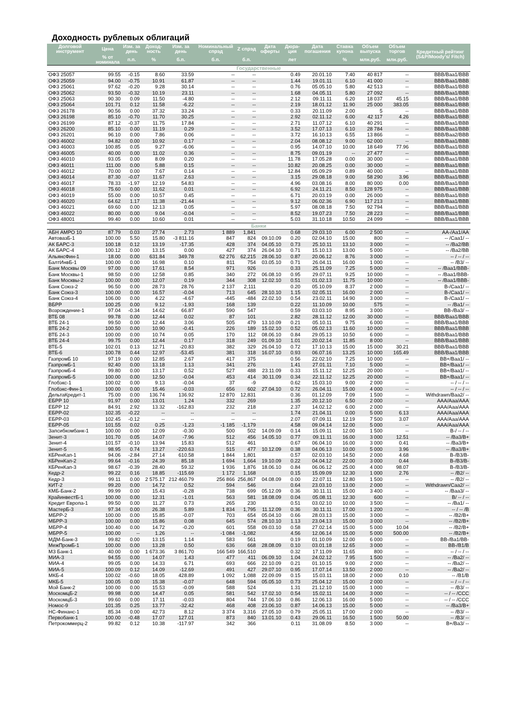Доходность рублевых облигаций
| Долговой инструмент | Цена | Изм. за день | Доход-ность | Изм. за день | Номинальный спрэд | Z спрэд | Дата оферты | Дюра-ция | Дата погашения | Ставка купона | Объем выпуска | Объем торгов | Кредитный рейтинг (S&P/Moody's/ Fitch) |
| --- | --- | --- | --- | --- | --- | --- | --- | --- | --- | --- | --- | --- | --- |
| | % от номинала | п.п. | % | б.п. | б.п. | б.п. | | лет | | % | млн.руб. | млн.руб. | |
| Государственные | | | | | | | | | | | | | |
| ОФЗ 25057 | 99.55 | -0.15 | 8.60 | 33.59 | -- | -- | | 0.49 | 20.01.10 | 7.40 | 40 817 | -- | BBB/Baa1/BBB |
| ОФЗ 25059 | 94.00 | -0.75 | 10.91 | 61.87 | -- | -- | | 1.44 | 19.01.11 | 6.10 | 41 000 | -- | BBB/Baa1/BBB |
| ОФЗ 25061 | 97.62 | -0.20 | 9.28 | 30.14 | -- | -- | | 0.76 | 05.05.10 | 5.80 | 42 513 | -- | BBB/Baa1/BBB |
| ОФЗ 25062 | 93.50 | -0.32 | 10.19 | 23.11 | -- | -- | | 1.68 | 04.05.11 | 5.80 | 27 092 | -- | BBB/Baa1/BBB |
| ОФЗ 25063 | 90.30 | 0.09 | 11.50 | -4.80 | -- | -- | | 2.12 | 09.11.11 | 6.20 | 18 037 | 45.15 | BBB/Baa1/BBB |
| ОФЗ 25064 | 101.71 | 0.12 | 11.58 | -6.22 | -- | -- | | 2.19 | 18.01.12 | 11.90 | 25 000 | 383.05 | BBB/Baa1/BBB |
| ОФЗ 26178 | 90.56 | 0.00 | 37.32 | 33.24 | -- | -- | | 0.33 | 20.11.09 | 2.00 | 5 | -- | BBB/Baa1/BBB |
| ОФЗ 26198 | 85.10 | -0.70 | 11.70 | 30.25 | -- | -- | | 2.92 | 02.11.12 | 6.00 | 42 117 | 4.26 | BBB/Baa1/BBB |
| ОФЗ 26199 | 87.12 | -0.37 | 11.75 | 17.84 | -- | -- | | 2.71 | 11.07.12 | 6.10 | 40 291 | -- | BBB/Baa1/BBB |
| ОФЗ 26200 | 85.10 | 0.00 | 11.19 | 0.29 | -- | -- | | 3.52 | 17.07.13 | 6.10 | 28 784 | -- | BBB/Baa1/BBB |
| ОФЗ 26201 | 96.10 | 0.00 | 7.86 | 0.06 | -- | -- | | 3.72 | 16.10.13 | 6.55 | 13 866 | -- | BBB/Baa2/BBB |
| ОФЗ 46002 | 94.82 | 0.00 | 10.92 | 0.17 | -- | -- | | 2.04 | 08.08.12 | 9.00 | 62 000 | -- | BBB/Baa1/BBB |
| ОФЗ 46003 | 100.85 | 0.05 | 9.27 | -6.06 | -- | -- | | 0.95 | 14.07.10 | 10.00 | 18 649 | 77.96 | BBB/Baa1/BBB |
| ОФЗ 46005 | 40.00 | 0.00 | 11.02 | 0.36 | -- | -- | | 8.75 | 09.01.19 | -- | 27 477 | -- | BBB/Baa1/BBB |
| ОФЗ 46010 | 93.05 | 0.00 | 8.09 | 0.20 | -- | -- | | 11.78 | 17.05.28 | 0.00 | 30 000 | -- | BBB/Baa1/BBB |
| ОФЗ 46011 | 111.00 | 0.00 | 5.88 | 0.15 | -- | -- | | 10.82 | 20.08.25 | 0.00 | 30 000 | -- | BBB/Baa1/BBB |
| ОФЗ 46012 | 70.00 | 0.00 | 7.67 | 0.14 | -- | -- | | 12.84 | 05.09.29 | 0.89 | 40 000 | -- | BBB/Baa1/BBB |
| ОФЗ 46014 | 87.30 | -0.07 | 11.67 | 2.63 | -- | -- | | 3.15 | 29.08.18 | 9.00 | 58 290 | 3.96 | BBB/Baa1/BBB |
| ОФЗ 46017 | 78.33 | -1.97 | 12.19 | 54.83 | -- | -- | | 4.96 | 03.08.16 | 8.00 | 80 000 | 0.00 | BBB/Baa1/BBB |
| ОФЗ 46018 | 75.60 | 0.00 | 11.62 | 0.01 | -- | -- | | 6.92 | 24.11.21 | 8.50 | 128 975 | -- | BBB/Baa1/BBB |
| ОФЗ 46019 | 55.00 | 0.00 | 10.57 | 0.45 | -- | -- | | 6.71 | 20.03.19 | 0.00 | 26 000 | -- | BBB/Baa1/BBB |
| ОФЗ 46020 | 64.62 | 1.17 | 11.38 | -21.44 | -- | -- | | 9.12 | 06.02.36 | 6.90 | 117 213 | -- | BBB/Baa1/BBB |
| ОФЗ 46021 | 69.60 | 0.00 | 12.13 | 0.05 | -- | -- | | 5.97 | 08.08.18 | 7.50 | 92 794 | -- | BBB/Baa1/BBB |
| ОФЗ 46022 | 80.00 | 0.00 | 9.04 | -0.04 | -- | -- | | 8.52 | 19.07.23 | 7.50 | 28 223 | -- | BBB/Baa1/BBB |
| ОФЗ 48001 | 99.40 | 0.00 | 10.60 | 0.01 | -- | -- | | 5.03 | 31.10.18 | 10.50 | 24 099 | -- | BBB/Baa1/BBB |
| Банки | | | | | | | | | | | | | |
| АБН АМРО 10 | 87.79 | 0.03 | 27.74 | 2.73 | 1 889 | 1,841 | | 0.68 | 29.03.10 | 6.00 | 2 500 | -- | AA-/Aa1/AA |
| АвтовазБ-1 | 100.00 | 5.50 | 15.80 | -3 811.16 | 847 | 824 | 09.10.09 | 0.20 | 02.04.10 | 15.00 | 800 | -- | -- /Caa1/ -- |
| АК БАРС-3 | 100.18 | 0.12 | 13.19 | -17.35 | 428 | 374 | 04.05.10 | 0.73 | 25.10.11 | 13.10 | 3 000 | -- | -- /Ba2/BB |
| АК БАРС-4 | 100.12 | 0.00 | 13.15 | 0.00 | 427 | 374 | 26.04.10 | 0.71 | 15.10.13 | 13.00 | 5 000 | -- | -- /Ba2/BB |
| АльянсФин-1 | 18.00 | 0.00 | 631.84 | 349.78 | 62 276 | 62,215 | 28.06.10 | 0.87 | 20.06.12 | 8.76 | 3 000 | -- | -- / -- / -- |
| БалтИнвБ-1 | 100.00 | 0.00 | 16.98 | 0.10 | 811 | 754 | 03.05.10 | 0.71 | 26.04.11 | 16.00 | 1 000 | -- | -- /B3/ -- |
| Банк Москвы 09 | 97.00 | 0.00 | 17.61 | 8.54 | 971 | 926 | | 0.33 | 25.11.09 | 7.25 | 5 000 | -- | -- /Baa1/BBB- |
| Банк Москвы-1 | 98.50 | 0.00 | 12.58 | 0.85 | 340 | 272 | 06.08.10 | 0.95 | 29.07.11 | 9.25 | 10 000 | -- | -- /Baa1/BBB- |
| Банк Москвы-2 | 100.00 | 0.00 | 12.07 | 0.19 | 344 | 308 | 12.02.10 | 0.51 | 01.02.13 | 11.75 | 10 000 | -- | -- /Baa1/BBB- |
| Банк Союз-2 | 96.50 | 0.00 | 28.73 | 28.76 | 2 137 | 2,111 | | 0.20 | 05.10.09 | 8.37 | 2 000 | -- | B-/Caa1/ -- |
| Банк Союз-3 | 100.00 | 0.00 | 16.57 | -0.04 | 713 | 645 | 28.10.10 | 1.15 | 02.05.11 | 16.00 | 2 000 | -- | B-/Caa1/ -- |
| Банк Союз-4 | 106.00 | 0.00 | 4.22 | -4.67 | -445 | -484 | 22.02.10 | 0.54 | 23.02.11 | 14.90 | 3 000 | -- | B-/Caa1/ -- |
| ВБРР | 100.25 | 0.00 | 9.12 | -1.93 | 168 | 139 | | 0.22 | 11.10.09 | 10.00 | 575 | -- | -- /Ba1/ -- |
| Возрождение-1 | 97.04 | -0.34 | 14.62 | 66.87 | 590 | 547 | | 0.59 | 03.03.10 | 8.95 | 3 000 | -- | BB-/Ba3/ -- |
| ВТБ 08 | 99.78 | 0.00 | 12.44 | 0.02 | 87 | 101 | | 2.82 | 28.11.12 | 12.00 | 30 000 | -- | BBB/Baa1/BBB |
| ВТБ 24-1 | 99.50 | 0.00 | 12.44 | 3.06 | 505 | 479 | 13.10.09 | 0.21 | 05.10.11 | 9.75 | 6 000 | -- | BBB/Baa1/BBB |
| ВТБ 24-2 | 100.50 | 0.00 | 10.90 | -0.41 | 226 | 189 | 15.02.10 | 0.52 | 05.02.13 | 11.60 | 10 000 | -- | BBB/Baa1/BBB |
| ВТБ 24-3 | 100.00 | 0.00 | 10.74 | 0.05 | 170 | 112 | 08.06.10 | 0.84 | 29.05.13 | 10.50 | 6 000 | -- | BBB/Baa1/BBB |
| ВТБ 24-4 | 99.75 | 0.00 | 12.44 | 0.17 | 318 | 249 | 01.09.10 | 1.01 | 20.02.14 | 11.85 | 8 000 | -- | BBB/Baa1/BBB |
| ВТБ-5 | 102.01 | 0.13 | 12.71 | -20.83 | 382 | 329 | 26.04.10 | 0.72 | 17.10.13 | 15.00 | 15 000 | 30.21 | BBB/Baa1/BBB |
| ВТБ-6 | 100.78 | 0.44 | 12.97 | -53.45 | 381 | 318 | 16.07.10 | 0.93 | 06.07.16 | 13.25 | 10 000 | 165.49 | BBB/Baa1/BBB |
| ГазпромБ 10 | 97.19 | 0.00 | 12.85 | 2.67 | 417 | 375 | | 0.56 | 22.02.10 | 7.25 | 10 000 | -- | BB+/Baa1/ -- |
| ГазпромБ-1 | 92.40 | 0.00 | 13.18 | 1.13 | 341 | 276 | | 1.41 | 27.01.11 | 7.10 | 5 000 | -- | BB+/Baa1/ -- |
| ГазпромБ-4 | 99.80 | 0.00 | 13.17 | 0.52 | 527 | 488 | 23.11.09 | 0.33 | 15.11.12 | 12.25 | 20 000 | -- | BB+/Baa1/ -- |
| ГазпромБ-5 | 100.00 | 0.00 | 12.50 | -0.04 | 453 | 414 | 30.11.09 | 0.34 | 22.11.12 | 12.25 | 20 000 | -- | BB+/Baa1/ -- |
| Глобэкс-1 | 100.02 | 0.00 | 9.13 | -0.04 | 37 | -9 | | 0.62 | 15.03.10 | 9.00 | 2 000 | -- | -- / -- / -- |
| Глобэкс-Фин-1 | 100.00 | 0.00 | 15.46 | -0.03 | 656 | 602 | 27.04.10 | 0.72 | 26.04.11 | 15.00 | 4 000 | -- | -- / -- / -- |
| ДельтаКредит-1 | 75.00 | 0.00 | 136.74 | 136.92 | 12 870 | 12,831 | | 0.36 | 01.12.09 | 7.09 | 1 500 | -- | Withdrawn/Baa2/ -- |
| ЕБРР 10 | 91.97 | 0.00 | 13.01 | 1.24 | 332 | 269 | | 1.35 | 20.12.10 | 6.50 | 2 000 | -- | AAA/Aaa/AAA |
| ЕБРР 12 | 84.91 | 2.92 | 13.32 | -162.83 | 232 | 218 | | 2.37 | 14.02.12 | 6.00 | 2 000 | -- | AAA/Aaa/AAA |
| ЕБРР-02 | 102.35 | -0.22 | -- | -- | -- | -- | | 1.74 | 21.04.11 | 0.00 | 5 000 | 6.13 | AAA/Aaa/AAA |
| ЕБРР-03 | 102.45 | -0.12 | -- | -- | -- | -- | | 2.07 | 07.09.11 | 12.19 | 7 500 | 3.07 | AAA/Aaa/AAA |
| ЕБРР-05 | 101.55 | 0.02 | 0.25 | -1.23 | -1 185 | -1,179 | | 4.58 | 09.04.14 | 12.00 | 5 000 | -- | AAA/Aaa/AAA |
| Запсибкомбанк-1 | 100.00 | 0.00 | 12.09 | -0.30 | 500 | 502 | 14.09.09 | 0.14 | 15.09.11 | 12.00 | 1 500 | -- | B-/ -- / -- |
| Зенит-3 | 101.70 | 0.05 | 14.07 | -7.96 | 512 | 456 | 14.05.10 | 0.77 | 09.11.11 | 16.00 | 3 000 | 12.51 | -- /Ba3/B+ |
| Зенит-4 | 101.57 | -0.10 | 13.94 | 15.83 | 512 | 461 | | 0.67 | 06.04.10 | 16.00 | 3 000 | 0.41 | -- /Ba3/B+ |
| Зенит-5 | 98.95 | 0.74 | 13.27 | -220.63 | 515 | 477 | 10.12.09 | 0.38 | 04.06.13 | 10.00 | 5 000 | 3.96 | -- /Ba3/B+ |
| КБРенКап-1 | 94.06 | -2.84 | 27.14 | 610.58 | 1 844 | 1,801 | | 0.57 | 02.03.10 | 14.50 | 2 000 | 4.68 | B-/B3/B- |
| КБРенКап-2 | 99.64 | -0.16 | 24.39 | 85.18 | 1 694 | 1,664 | 19.10.09 | 0.22 | 04.04.12 | 22.00 | 3 000 | 0.44 | B-/B3/B- |
| КБРенКап-3 | 98.67 | -0.39 | 28.40 | 59.32 | 1 936 | 1,876 | 18.06.10 | 0.84 | 06.06.12 | 25.00 | 4 000 | 98.07 | B-/B3/B- |
| Кедр-2 | 99.22 | 0.16 | 18.85 | -115.69 | 1 172 | 1,168 | | 0.15 | 15.09.09 | 12.30 | 1 000 | 2.76 | -- /B2/ -- |
| Кедр-3 | 99.11 | 0.00 | 2 575.17 | 212 460.79 | 256 866 | 256,867 | 04.08.09 | 0.00 | 22.07.11 | 12.80 | 1 500 | -- | -- /B2/ -- |
| КИТ-2 | 99.20 | 0.00 | 14.72 | 0.52 | 594 | 546 | | 0.64 | 23.03.10 | 13.00 | 2 000 | -- | Withdrawn/Caa2/ -- |
| КМБ-Банк-2 | 99.99 | 0.00 | 15.43 | -0.28 | 738 | 699 | 05.12.09 | 0.36 | 30.11.11 | 15.00 | 3 400 | -- | -- /Baa3/ -- |
| КрайинвестБ-1 | 100.00 | 0.00 | 12.31 | -1.01 | 563 | 581 | 18.08.09 | 0.04 | 05.08.11 | 12.30 | 600 | -- | B/ -- / -- |
| Кредит Европа-1 | 99.50 | 0.00 | 11.27 | 0.73 | 265 | 230 | | 0.51 | 03.02.10 | 10.00 | 3 500 | -- | -- /Ba1/ -- |
| МастерБ-3 | 97.34 | 0.00 | 26.38 | 5.89 | 1 834 | 1,795 | 11.12.09 | 0.36 | 30.11.11 | 17.00 | 1 200 | -- | -- / -- /B |
| МБРР-2 | 100.00 | 0.00 | 15.85 | -0.07 | 703 | 654 | 05.04.10 | 0.66 | 28.03.13 | 15.00 | 3 000 | -- | -- /B2/B+ |
| МБРР-3 | 100.00 | 0.00 | 15.86 | 0.08 | 645 | 574 | 28.10.10 | 1.13 | 23.04.13 | 15.00 | 3 000 | -- | -- /B2/B+ |
| МБРР-4 | 100.40 | 0.00 | 14.72 | -0.20 | 601 | 558 | 09.03.10 | 0.58 | 27.02.14 | 15.00 | 5 000 | 10.04 | -- /B2/B+ |
| МБРР-5 | 100.00 | -- | 1.26 | -- | -1 084 | -1,082 | | 4.56 | 12.06.14 | 15.00 | 5 000 | 500.00 | -- /B2/B+ |
| МДМ-Банк-3 | 99.82 | 0.00 | 13.15 | 1.14 | 583 | 561 | | 0.19 | 01.10.09 | 12.00 | 6 000 | -- | BB-/Ba1/BB- |
| МежПромБ-1 | 100.00 | 0.00 | 13.28 | 0.50 | 636 | 668 | 28.08.09 | 0.10 | 03.01.18 | 12.65 | 3 000 | -- | BB-/B1/B |
| МЗ Банк-1 | 40.00 | 0.00 | 1 673.36 | 3 861.70 | 166 549 | 166,510 | | 0.32 | 17.11.09 | 11.65 | 800 | -- | -- / -- / -- |
| МИА-3 | 94.55 | 0.00 | 14.07 | 1.43 | 477 | 411 | 06.09.10 | 1.04 | 24.02.12 | 7.95 | 1 500 | -- | -- /Ba2/ -- |
| МИА-4 | 99.05 | 0.00 | 14.33 | 6.71 | 693 | 666 | 22.10.09 | 0.21 | 01.10.15 | 9.00 | 2 000 | -- | -- /Ba2/ -- |
| МИА-5 | 100.09 | 0.12 | 14.09 | -12.69 | 491 | 427 | 29.07.10 | 0.95 | 17.07.14 | 13.50 | 2 000 | -- | -- /Ba2/ -- |
| МКБ-4 | 100.02 | -0.60 | 18.05 | 428.89 | 1 092 | 1,088 | 22.09.09 | 0.15 | 15.03.11 | 18.00 | 2 000 | 0.10 | -- /B1/B |
| МКБ-5 | 100.05 | 0.00 | 15.38 | -0.07 | 648 | 594 | 05.05.10 | 0.73 | 25.04.12 | 15.00 | 2 000 | -- | -- / -- / -- |
| Мой Банк-2 | 100.00 | 0.00 | 15.53 | -0.09 | 588 | 524 | | 1.31 | 21.12.10 | 15.00 | 1 000 | -- | -- /B3/ -- |
| МоскомцБ-2 | 99.98 | 0.00 | 14.47 | 0.05 | 581 | 542 | 17.02.10 | 0.54 | 15.02.11 | 14.00 | 3 000 | -- | -- / -- /CCC |
| МоскомцБ-3 | 99.60 | 0.00 | 17.11 | -0.03 | 804 | 744 | 17.06.10 | 0.86 | 12.06.13 | 16.00 | 5 000 | -- | -- / -- /CCC |
| Номос-9 | 101.35 | 0.25 | 13.77 | -32.42 | 468 | 408 | 23.06.10 | 0.87 | 14.06.13 | 15.00 | 5 000 | -- | -- /Ba3/B+ |
| НС-Финанс-1 | 85.34 | 0.00 | 42.73 | 8.12 | 3 374 | 3,316 | 27.05.10 | 0.79 | 25.05.11 | 17.00 | 2 000 | -- | -- /B3/ -- |
| Первобанк-1 | 100.00 | -0.48 | 17.07 | 127.01 | 873 | 840 | 13.01.10 | 0.43 | 29.06.11 | 16.50 | 1 500 | 50.00 | -- /B3/ -- |
| Петрокоммерц-2 | 99.82 | 0.12 | 10.38 | -117.97 | 342 | 366 | | 0.11 | 31.08.09 | 8.50 | 3 000 | -- | B+/Ba3/ -- |